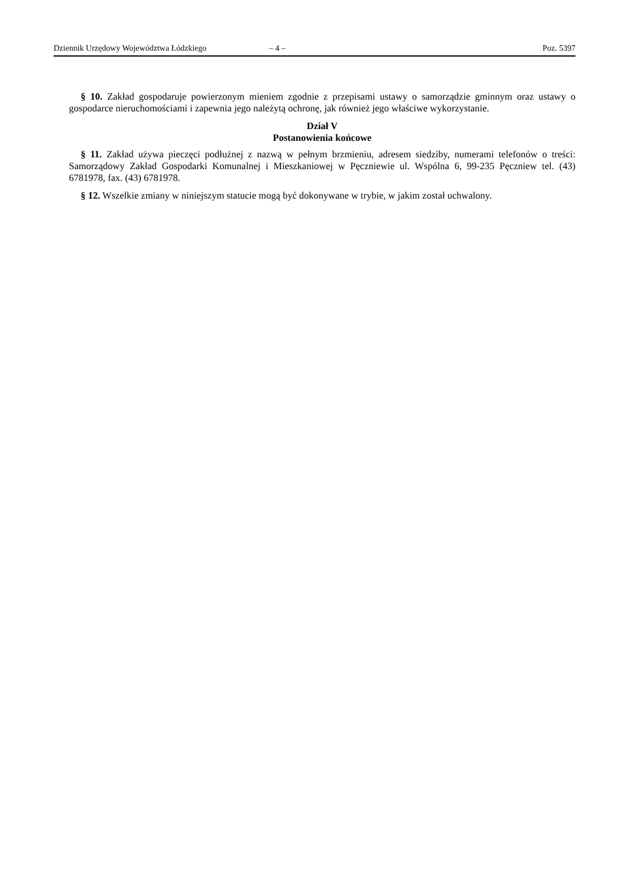Dziennik Urzędowy Województwa Łódzkiego – 4 – Poz. 5397
§ 10. Zakład gospodaruje powierzonym mieniem zgodnie z przepisami ustawy o samorządzie gminnym oraz ustawy o gospodarce nieruchomościami i zapewnia jego należytą ochronę, jak również jego właściwe wykorzystanie.
Dział V
Postanowienia końcowe
§ 11. Zakład używa pieczęci podłużnej z nazwą w pełnym brzmieniu, adresem siedziby, numerami telefonów o treści: Samorządowy Zakład Gospodarki Komunalnej i Mieszkaniowej w Pęczniewie ul. Wspólna 6, 99-235 Pęczniew tel. (43) 6781978, fax. (43) 6781978.
§ 12. Wszelkie zmiany w niniejszym statucie mogą być dokonywane w trybie, w jakim został uchwalony.